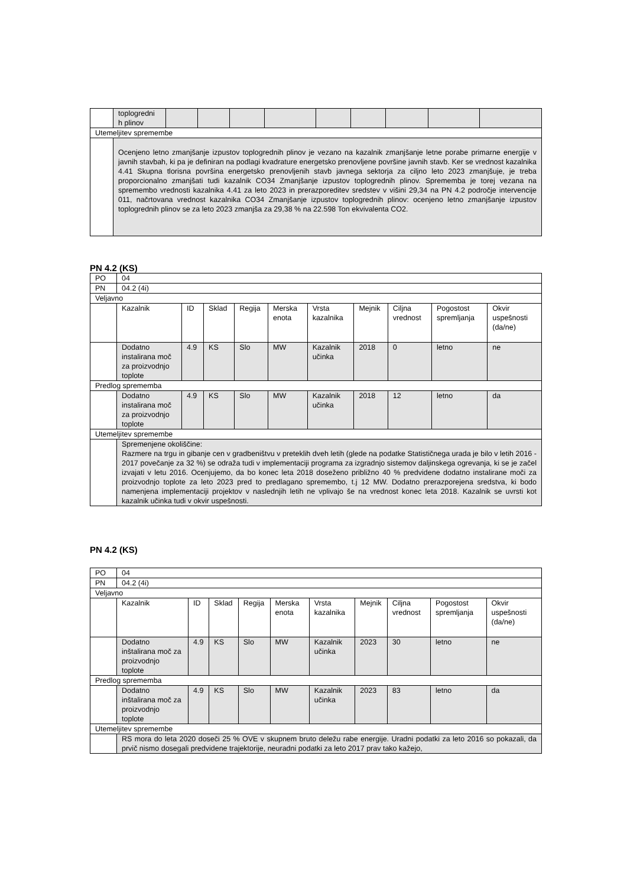| | toplogredni h plinov | | | | | | | | | |
| Utemeljitev spremembe | | | | | | | | | | |
| | Ocenjeno letno zmanjšanje izpustov toplogrednih plinov je vezano na kazalnik zmanjšanje letne porabe primarne energije v javnih stavbah, ki pa je definiran na podlagi kvadrature energetsko prenovljene površine javnih stavb. Ker se vrednost kazalnika 4.41 Skupna tlorisna površina energetsko prenovljenih stavb javnega sektorja za ciljno leto 2023 zmanjšuje, je treba proporcionalno zmanjšati tudi kazalnik CO34 Zmanjšanje izpustov toplogrednih plinov. Sprememba je torej vezana na spremembo vrednosti kazalnika 4.41 za leto 2023 in prerazporeditev sredstev v višini 29,34 na PN 4.2 področje intervencije 011, načrtovana vrednost kazalnika CO34 Zmanjšanje izpustov toplogrednih plinov: ocenjeno letno zmanjšanje izpustov toplogrednih plinov se za leto 2023 zmanjša za 29,38 % na 22.598 Ton ekvivalenta CO2. | | | | | | | | | |
PN 4.2 (KS)
| PO | 04 | | | | | | | | | |
| PN | 04.2 (4i) | | | | | | | | | |
| Veljavno | | | | | | | | | | |
| | Kazalnik | ID | Sklad | Regija | Merska enota | Vrsta kazalnika | Mejnik | Ciljna vrednost | Pogostost spremljanja | Okvir uspešnosti (da/ne) |
| | Dodatno instalirana moč za proizvodnjo toplote | 4.9 | KS | Slo | MW | Kazalnik učinka | 2018 | 0 | letno | ne |
| Predlog sprememba | | | | | | | | | | |
| | Dodatno instalirana moč za proizvodnjo toplote | 4.9 | KS | Slo | MW | Kazalnik učinka | 2018 | 12 | letno | da |
| Utemeljitev spremembe | | | | | | | | | | |
| | Spremenjene okoliščine: Razmere na trgu in gibanje cen v gradbeništvu v preteklih dveh letih (glede na podatke Statističnega urada je bilo v letih 2016 - 2017 povečanje za 32 %) se odraža tudi v implementaciji programa za izgradnjo sistemov daljinskega ogrevanja, ki se je začel izvajati v letu 2016. Ocenjujemo, da bo konec leta 2018 doseženo približno 40 % predvidene dodatno instalirane moči za proizvodnjo toplote za leto 2023 pred to predlagano spremembo, t.j 12 MW. Dodatno prerazporejena sredstva, ki bodo namenjena implementaciji projektov v naslednjih letih ne vplivajo še na vrednost konec leta 2018. Kazalnik se uvrsti kot kazalnik učinka tudi v okvir uspešnosti. | | | | | | | | | |
PN 4.2 (KS)
| PO | 04 | | | | | | | | | |
| PN | 04.2 (4i) | | | | | | | | | |
| Veljavno | | | | | | | | | | |
| | Kazalnik | ID | Sklad | Regija | Merska enota | Vrsta kazalnika | Mejnik | Ciljna vrednost | Pogostost spremljanja | Okvir uspešnosti (da/ne) |
| | Dodatno inštalirana moč za proizvodnjo toplote | 4.9 | KS | Slo | MW | Kazalnik učinka | 2023 | 30 | letno | ne |
| Predlog sprememba | | | | | | | | | | |
| | Dodatno inštalirana moč za proizvodnjo toplote | 4.9 | KS | Slo | MW | Kazalnik učinka | 2023 | 83 | letno | da |
| Utemeljitev spremembe | | | | | | | | | | |
| | RS mora do leta 2020 doseči 25 % OVE v skupnem bruto deležu rabe energije. Uradni podatki za leto 2016 so pokazali, da prvič nismo dosegali predvidene trajektorije, neuradni podatki za leto 2017 prav tako kažejo, | | | | | | | | | |